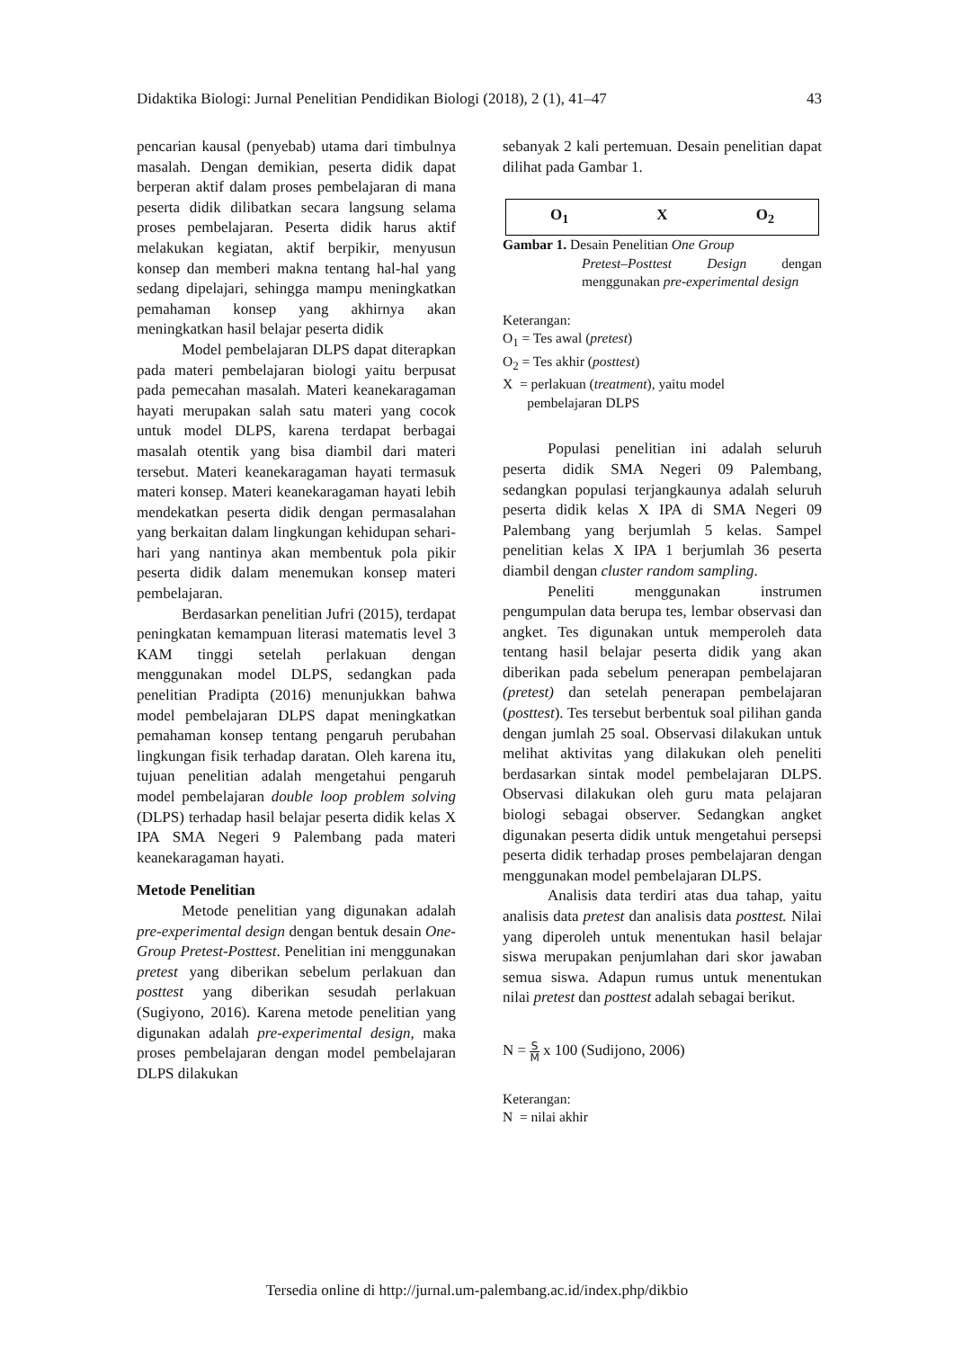Didaktika Biologi: Jurnal Penelitian Pendidikan Biologi (2018), 2 (1), 41–47 43
pencarian kausal (penyebab) utama dari timbulnya masalah. Dengan demikian, peserta didik dapat berperan aktif dalam proses pembelajaran di mana peserta didik dilibatkan secara langsung selama proses pembelajaran. Peserta didik harus aktif melakukan kegiatan, aktif berpikir, menyusun konsep dan memberi makna tentang hal-hal yang sedang dipelajari, sehingga mampu meningkatkan pemahaman konsep yang akhirnya akan meningkatkan hasil belajar peserta didik
Model pembelajaran DLPS dapat diterapkan pada materi pembelajaran biologi yaitu berpusat pada pemecahan masalah. Materi keanekaragaman hayati merupakan salah satu materi yang cocok untuk model DLPS, karena terdapat berbagai masalah otentik yang bisa diambil dari materi tersebut. Materi keanekaragaman hayati termasuk materi konsep. Materi keanekaragaman hayati lebih mendekatkan peserta didik dengan permasalahan yang berkaitan dalam lingkungan kehidupan sehari-hari yang nantinya akan membentuk pola pikir peserta didik dalam menemukan konsep materi pembelajaran.
Berdasarkan penelitian Jufri (2015), terdapat peningkatan kemampuan literasi matematis level 3 KAM tinggi setelah perlakuan dengan menggunakan model DLPS, sedangkan pada penelitian Pradipta (2016) menunjukkan bahwa model pembelajaran DLPS dapat meningkatkan pemahaman konsep tentang pengaruh perubahan lingkungan fisik terhadap daratan. Oleh karena itu, tujuan penelitian adalah mengetahui pengaruh model pembelajaran double loop problem solving (DLPS) terhadap hasil belajar peserta didik kelas X IPA SMA Negeri 9 Palembang pada materi keanekaragaman hayati.
Metode Penelitian
Metode penelitian yang digunakan adalah pre-experimental design dengan bentuk desain One-Group Pretest-Posttest. Penelitian ini menggunakan pretest yang diberikan sebelum perlakuan dan posttest yang diberikan sesudah perlakuan (Sugiyono, 2016). Karena metode penelitian yang digunakan adalah pre-experimental design, maka proses pembelajaran dengan model pembelajaran DLPS dilakukan
sebanyak 2 kali pertemuan. Desain penelitian dapat dilihat pada Gambar 1.
O<sub>1</sub> X O<sub>2</sub>
Gambar 1. Desain Penelitian One Group
Pretest–Posttest Design dengan menggunakan pre-experimental design
Keterangan:
O<sub>1</sub> = Tes awal (pretest)
O<sub>2</sub> = Tes akhir (posttest)
X = perlakuan (treatment), yaitu model
pembelajaran DLPS
Populasi penelitian ini adalah seluruh peserta didik SMA Negeri 09 Palembang, sedangkan populasi terjangkaunya adalah seluruh peserta didik kelas X IPA di SMA Negeri 09 Palembang yang berjumlah 5 kelas. Sampel penelitian kelas X IPA 1 berjumlah 36 peserta diambil dengan cluster random sampling.
Peneliti menggunakan instrumen pengumpulan data berupa tes, lembar observasi dan angket. Tes digunakan untuk memperoleh data tentang hasil belajar peserta didik yang akan diberikan pada sebelum penerapan pembelajaran (pretest) dan setelah penerapan pembelajaran (posttest). Tes tersebut berbentuk soal pilihan ganda dengan jumlah 25 soal. Observasi dilakukan untuk melihat aktivitas yang dilakukan oleh peneliti berdasarkan sintak model pembelajaran DLPS. Observasi dilakukan oleh guru mata pelajaran biologi sebagai observer. Sedangkan angket digunakan peserta didik untuk mengetahui persepsi peserta didik terhadap proses pembelajaran dengan menggunakan model pembelajaran DLPS.
Analisis data terdiri atas dua tahap, yaitu analisis data pretest dan analisis data posttest. Nilai yang diperoleh untuk menentukan hasil belajar siswa merupakan penjumlahan dari skor jawaban semua siswa. Adapun rumus untuk menentukan nilai pretest dan posttest adalah sebagai berikut.
N = S M x 100 (Sudijono, 2006)
Keterangan:
N = nilai akhir
Tersedia online di http://jurnal.um-palembang.ac.id/index.php/dikbio